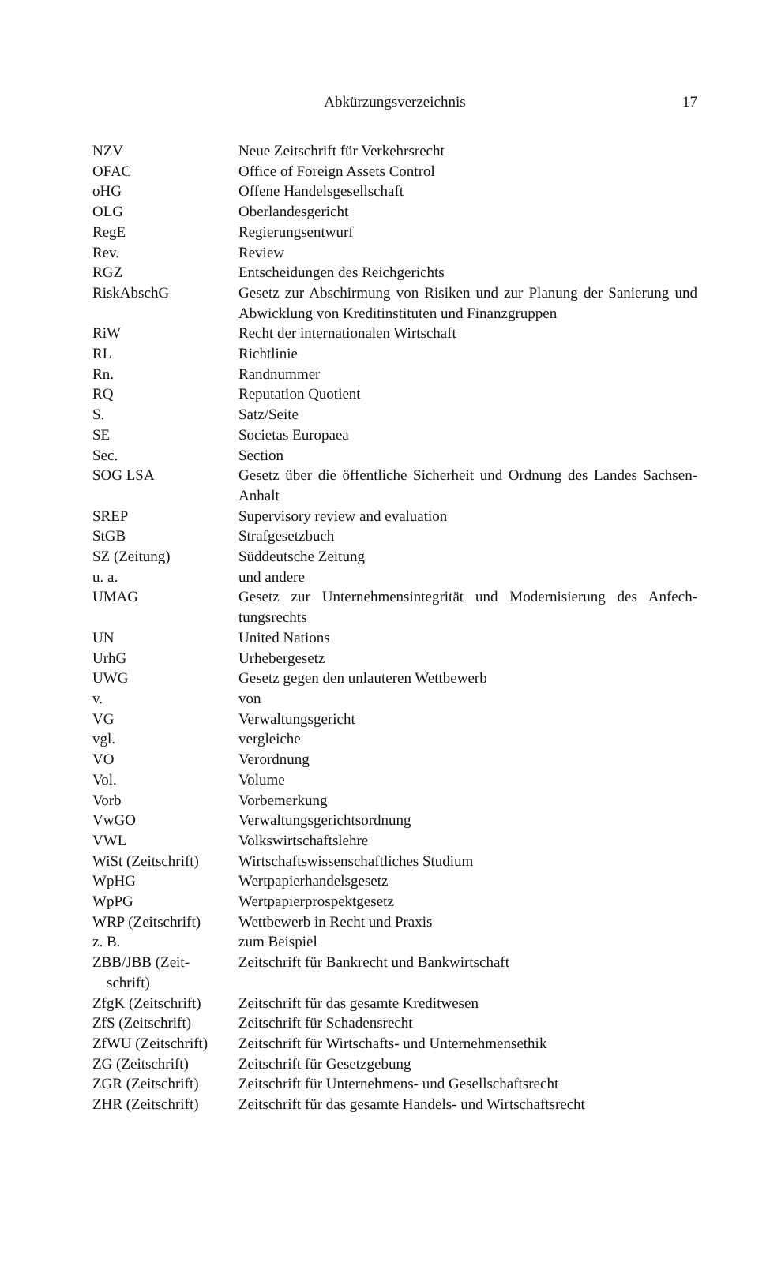Abkürzungsverzeichnis
17
| NZV | Neue Zeitschrift für Verkehrsrecht |
| OFAC | Office of Foreign Assets Control |
| oHG | Offene Handelsgesellschaft |
| OLG | Oberlandesgericht |
| RegE | Regierungsentwurf |
| Rev. | Review |
| RGZ | Entscheidungen des Reichgerichts |
| RiskAbschG | Gesetz zur Abschirmung von Risiken und zur Planung der Sanierung und Abwicklung von Kreditinstituten und Finanzgruppen |
| RiW | Recht der internationalen Wirtschaft |
| RL | Richtlinie |
| Rn. | Randnummer |
| RQ | Reputation Quotient |
| S. | Satz/Seite |
| SE | Societas Europaea |
| Sec. | Section |
| SOG LSA | Gesetz über die öffentliche Sicherheit und Ordnung des Landes Sachsen-Anhalt |
| SREP | Supervisory review and evaluation |
| StGB | Strafgesetzbuch |
| SZ (Zeitung) | Süddeutsche Zeitung |
| u. a. | und andere |
| UMAG | Gesetz zur Unternehmensintegrität und Modernisierung des Anfech-tungsrechts |
| UN | United Nations |
| UrhG | Urhebergesetz |
| UWG | Gesetz gegen den unlauteren Wettbewerb |
| v. | von |
| VG | Verwaltungsgericht |
| vgl. | vergleiche |
| VO | Verordnung |
| Vol. | Volume |
| Vorb | Vorbemerkung |
| VwGO | Verwaltungsgerichtsordnung |
| VWL | Volkswirtschaftslehre |
| WiSt (Zeitschrift) | Wirtschaftswissenschaftliches Studium |
| WpHG | Wertpapierhandelsgesetz |
| WpPG | Wertpapierprospektgesetz |
| WRP (Zeitschrift) | Wettbewerb in Recht und Praxis |
| z. B. | zum Beispiel |
| ZBB/JBB (Zeit- schrift) | Zeitschrift für Bankrecht und Bankwirtschaft |
| ZfgK (Zeitschrift) | Zeitschrift für das gesamte Kreditwesen |
| ZfS (Zeitschrift) | Zeitschrift für Schadensrecht |
| ZfWU (Zeitschrift) | Zeitschrift für Wirtschafts- und Unternehmensethik |
| ZG (Zeitschrift) | Zeitschrift für Gesetzgebung |
| ZGR (Zeitschrift) | Zeitschrift für Unternehmens- und Gesellschaftsrecht |
| ZHR (Zeitschrift) | Zeitschrift für das gesamte Handels- und Wirtschaftsrecht |